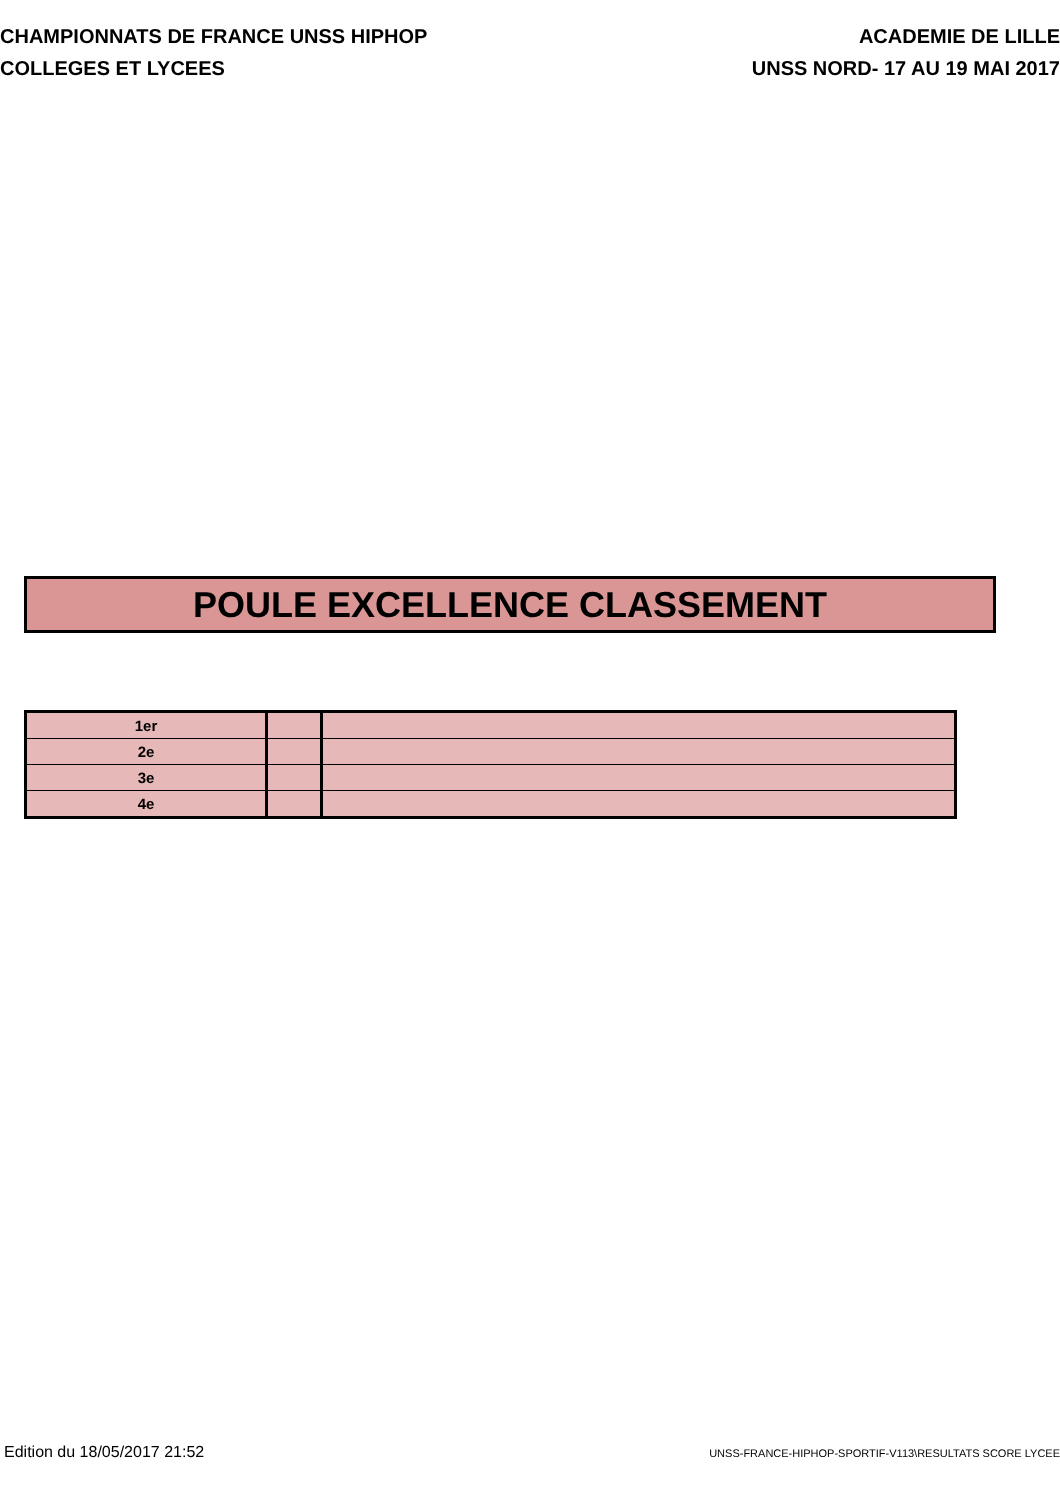CHAMPIONNATS DE FRANCE UNSS HIPHOP
COLLEGES ET LYCEES
ACADEMIE DE LILLE
UNSS NORD- 17 AU 19 MAI 2017
POULE EXCELLENCE CLASSEMENT
| 1er | | |
| 2e | | |
| 3e | | |
| 4e | | |
Edition du 18/05/2017 21:52
UNSS-FRANCE-HIPHOP-SPORTIF-V113\RESULTATS SCORE LYCEE